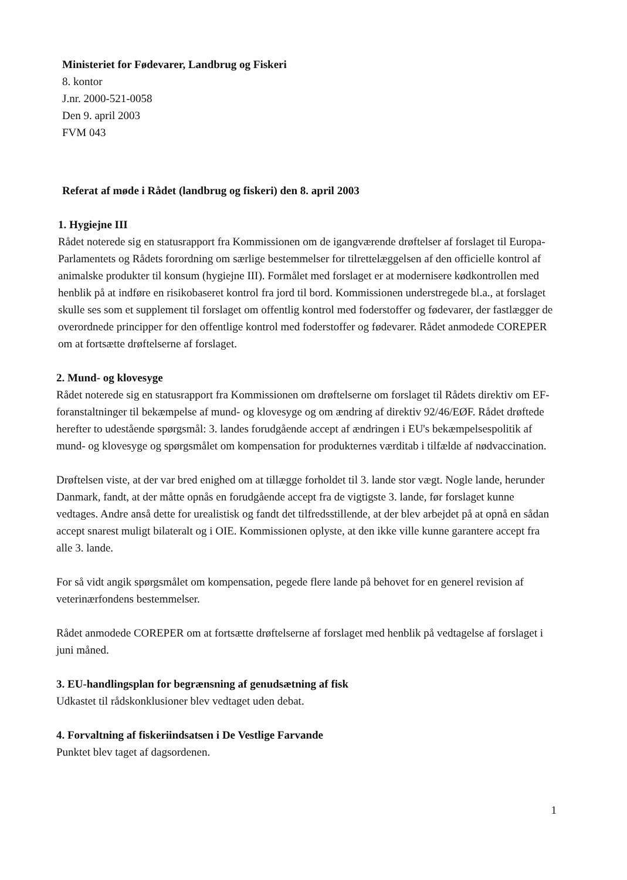Ministeriet for Fødevarer, Landbrug og Fiskeri
8. kontor
J.nr. 2000-521-0058
Den 9. april 2003
FVM 043
Referat af møde i Rådet (landbrug og fiskeri) den 8. april 2003
1. Hygiejne III
Rådet noterede sig en statusrapport fra Kommissionen om de igangværende drøftelser af forslaget til Europa-Parlamentets og Rådets forordning om særlige bestemmelser for tilrettelæggelsen af den officielle kontrol af animalske produkter til konsum (hygiejne III). Formålet med forslaget er at modernisere kødkontrollen med henblik på at indføre en risikobaseret kontrol fra jord til bord. Kommissionen understregede bl.a., at forslaget skulle ses som et supplement til forslaget om offentlig kontrol med foderstoffer og fødevarer, der fastlægger de overordnede principper for den offentlige kontrol med foderstoffer og fødevarer. Rådet anmodede COREPER om at fortsætte drøftelserne af forslaget.
2. Mund- og klovesyge
Rådet noterede sig en statusrapport fra Kommissionen om drøftelserne om forslaget til Rådets direktiv om EF-foranstaltninger til bekæmpelse af mund- og klovesyge og om ændring af direktiv 92/46/EØF. Rådet drøftede herefter to udestående spørgsmål: 3. landes forudgående accept af ændringen i EU's bekæmpelsespolitik af mund- og klovesyge og spørgsmålet om kompensation for produkternes værditab i tilfælde af nødvaccination.
Drøftelsen viste, at der var bred enighed om at tillægge forholdet til 3. lande stor vægt. Nogle lande, herunder Danmark, fandt, at der måtte opnås en forudgående accept fra de vigtigste 3. lande, før forslaget kunne vedtages. Andre anså dette for urealistisk og fandt det tilfredsstillende, at der blev arbejdet på at opnå en sådan accept snarest muligt bilateralt og i OIE. Kommissionen oplyste, at den ikke ville kunne garantere accept fra alle 3. lande.
For så vidt angik spørgsmålet om kompensation, pegede flere lande på behovet for en generel revision af veterinærfondens bestemmelser.
Rådet anmodede COREPER om at fortsætte drøftelserne af forslaget med henblik på vedtagelse af forslaget i juni måned.
3. EU-handlingsplan for begrænsning af genudsætning af fisk
Udkastet til rådskonklusioner blev vedtaget uden debat.
4. Forvaltning af fiskeriindsatsen i De Vestlige Farvande
Punktet blev taget af dagsordenen.
1